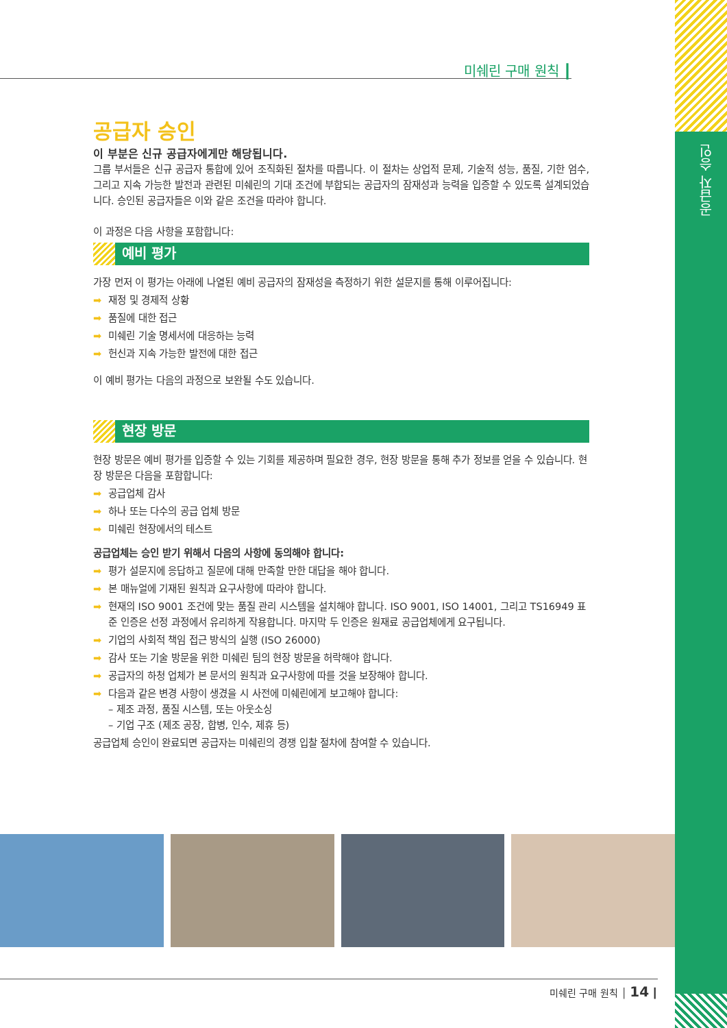공급자 승인
미쉐린 구매 원칙 ┃
공급자 승인
이 부분은 신규 공급자에게만 해당됩니다.
그룹 부서들은 신규 공급자 통합에 있어 조직화된 절차를 따릅니다. 이 절차는 상업적 문제, 기술적 성능, 품질, 기한 엄수, 그리고 지속 가능한 발전과 관련된 미쉐린의 기대 조건에 부합되는 공급자의 잠재성과 능력을 입증할 수 있도록 설계되었습니다. 승인된 공급자들은 이와 같은 조건을 따라야 합니다.
이 과정은 다음 사항을 포함합니다:
예비 평가
가장 먼저 이 평가는 아래에 나열된 예비 공급자의 잠재성을 측정하기 위한 설문지를 통해 이루어집니다:
➡ 재정 및 경제적 상황
➡ 품질에 대한 접근
➡ 미쉐린 기술 명세서에 대응하는 능력
➡ 헌신과 지속 가능한 발전에 대한 접근
이 예비 평가는 다음의 과정으로 보완될 수도 있습니다.
현장 방문
현장 방문은 예비 평가를 입증할 수 있는 기회를 제공하며 필요한 경우, 현장 방문을 통해 추가 정보를 얻을 수 있습니다. 현장 방문은 다음을 포함합니다:
➡ 공급업체 감사
➡ 하나 또는 다수의 공급 업체 방문
➡ 미쉐린 현장에서의 테스트
공급업체는 승인 받기 위해서 다음의 사항에 동의해야 합니다:
➡ 평가 설문지에 응답하고 질문에 대해 만족할 만한 대답을 해야 합니다.
➡ 본 매뉴얼에 기재된 원칙과 요구사항에 따라야 합니다.
➡ 현재의 ISO 9001 조건에 맞는 품질 관리 시스템을 설치해야 합니다. ISO 9001, ISO 14001, 그리고 TS16949 표준 인증은 선정 과정에서 유리하게 작용합니다. 마지막 두 인증은 원재료 공급업체에게 요구됩니다.
➡ 기업의 사회적 책임 접근 방식의 실행 (ISO 26000)
➡ 감사 또는 기술 방문을 위한 미쉐린 팀의 현장 방문을 허락해야 합니다.
➡ 공급자의 하청 업체가 본 문서의 원칙과 요구사항에 따를 것을 보장해야 합니다.
➡ 다음과 같은 변경 사항이 생겼을 시 사전에 미쉐린에게 보고해야 합니다:
– 제조 과정, 품질 시스템, 또는 아웃소싱
– 기업 구조 (제조 공장, 합병, 인수, 제휴 등)
공급업체 승인이 완료되면 공급자는 미쉐린의 경쟁 입찰 절차에 참여할 수 있습니다.
미쉐린 구매 원칙 │ 14 ┃